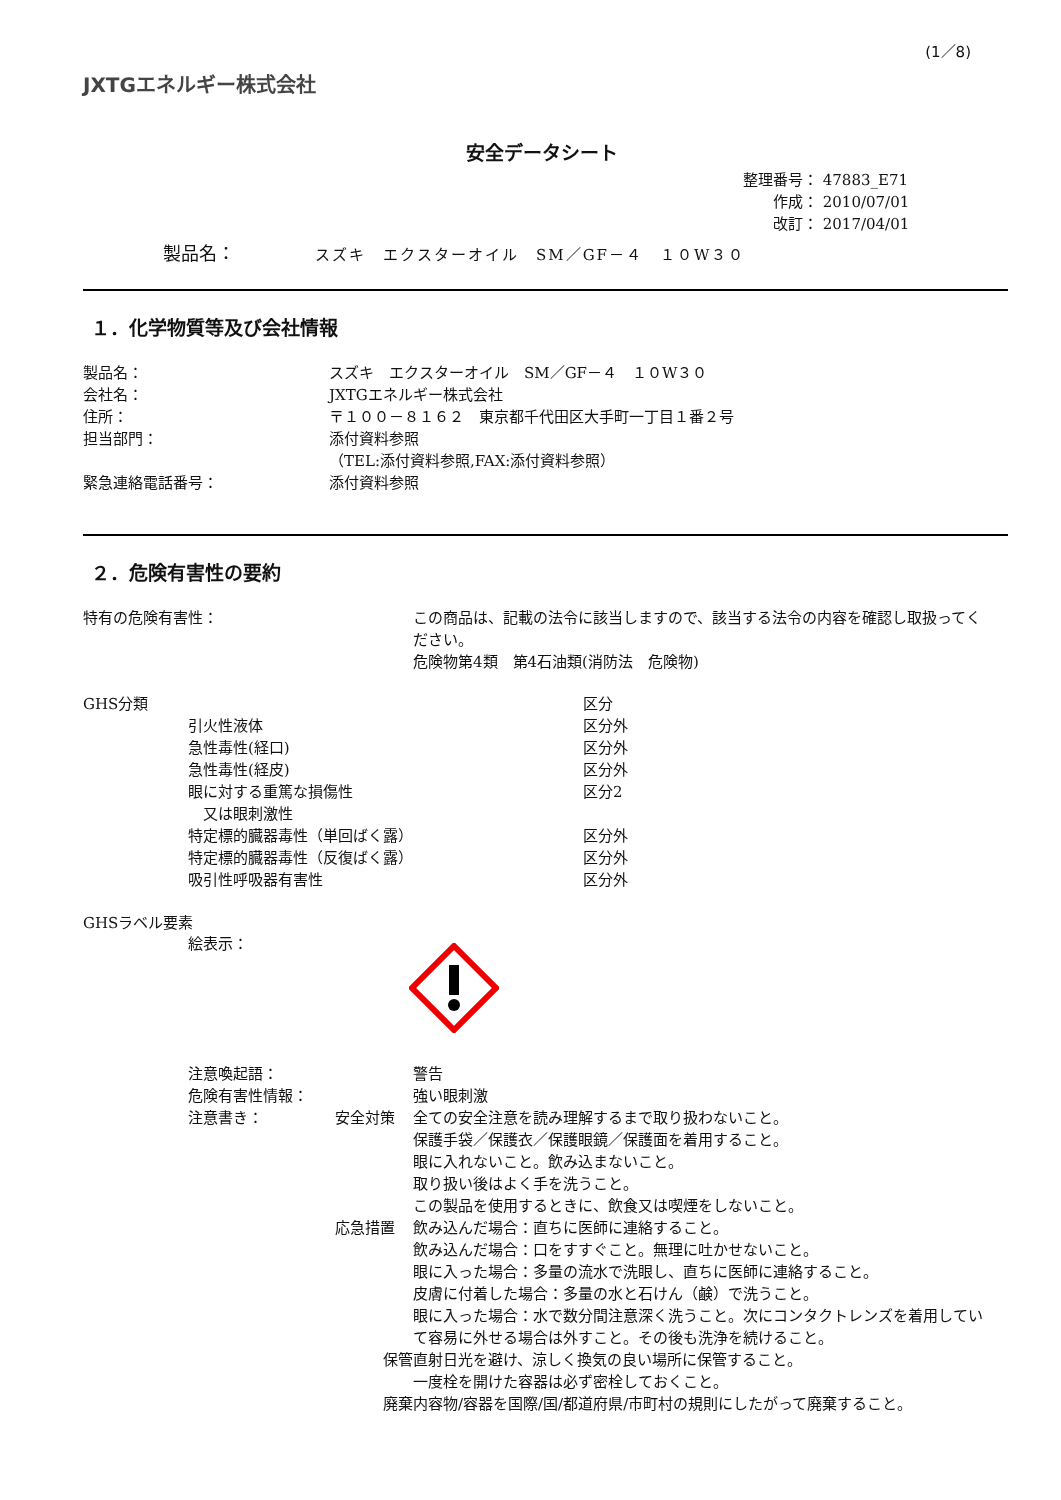(1／8)
JXTGエネルギー株式会社
安全データシート
整理番号： 47883_E71
　　作成： 2010/07/01
　　改訂： 2017/04/01
製品名： スズキ　エクスターオイル　SM／GF－４　１０W３０
１．化学物質等及び会社情報
| 製品名： | スズキ エクスターオイル SM／GF－４ １０W３０ |
| 会社名： | JXTGエネルギー株式会社 |
| 住所： | 〒１００－８１６２ 東京都千代田区大手町一丁目１番２号 |
| 担当部門： | 添付資料参照 （TEL:添付資料参照,FAX:添付資料参照） |
| 緊急連絡電話番号： | 添付資料参照 |
２．危険有害性の要約
| 特有の危険有害性： | この商品は、記載の法令に該当しますので、該当する法令の内容を確認し取扱ってください。 危険物第4類 第4石油類(消防法 危険物) |
| GHS分類 | | 区分 |
| | 引火性液体 | 区分外 |
| | 急性毒性(経口) | 区分外 |
| | 急性毒性(経皮) | 区分外 |
| | 眼に対する重篤な損傷性 又は眼刺激性 | 区分2 |
| | 特定標的臓器毒性（単回ばく露） | 区分外 |
| | 特定標的臓器毒性（反復ばく露） | 区分外 |
| | 吸引性呼吸器有害性 | 区分外 |
GHSラベル要素
絵表示：
| 注意喚起語： | | 警告 |
| 危険有害性情報： | | 強い眼刺激 |
| 注意書き： | 安全対策 | 全ての安全注意を読み理解するまで取り扱わないこと。 保護手袋／保護衣／保護眼鏡／保護面を着用すること。 眼に入れないこと。飲み込まないこと。 取り扱い後はよく手を洗うこと。 この製品を使用するときに、飲食又は喫煙をしないこと。 |
| | 応急措置 | 飲み込んだ場合：直ちに医師に連絡すること。 飲み込んだ場合：口をすすぐこと。無理に吐かせないこと。 眼に入った場合：多量の流水で洗眼し、直ちに医師に連絡すること。 皮膚に付着した場合：多量の水と石けん（鹸）で洗うこと。 眼に入った場合：水で数分間注意深く洗うこと。次にコンタクトレンズを着用していて容易に外せる場合は外すこと。その後も洗浄を続けること。 |
| | 保管 | 直射日光を避け、涼しく換気の良い場所に保管すること。 一度栓を開けた容器は必ず密栓しておくこと。 |
| | 廃棄 | 内容物/容器を国際/国/都道府県/市町村の規則にしたがって廃棄すること。 |